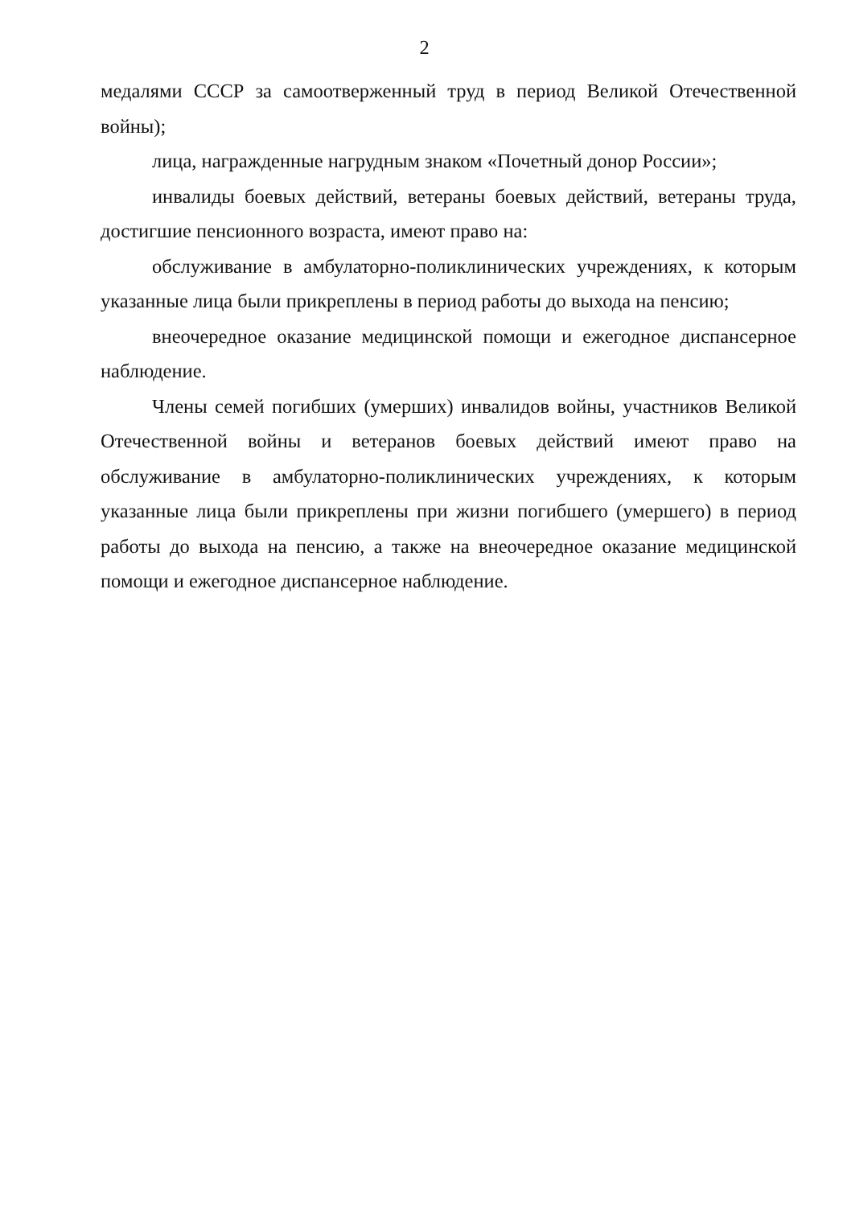2
медалями СССР за самоотверженный труд в период Великой Отечественной войны);
лица, награжденные нагрудным знаком «Почетный донор России»;
инвалиды боевых действий, ветераны боевых действий, ветераны труда, достигшие пенсионного возраста, имеют право на:
обслуживание в амбулаторно-поликлинических учреждениях, к которым указанные лица были прикреплены в период работы до выхода на пенсию;
внеочередное оказание медицинской помощи и ежегодное диспансерное наблюдение.
Члены семей погибших (умерших) инвалидов войны, участников Великой Отечественной войны и ветеранов боевых действий имеют право на обслуживание в амбулаторно-поликлинических учреждениях, к которым указанные лица были прикреплены при жизни погибшего (умершего) в период работы до выхода на пенсию, а также на внеочередное оказание медицинской помощи и ежегодное диспансерное наблюдение.